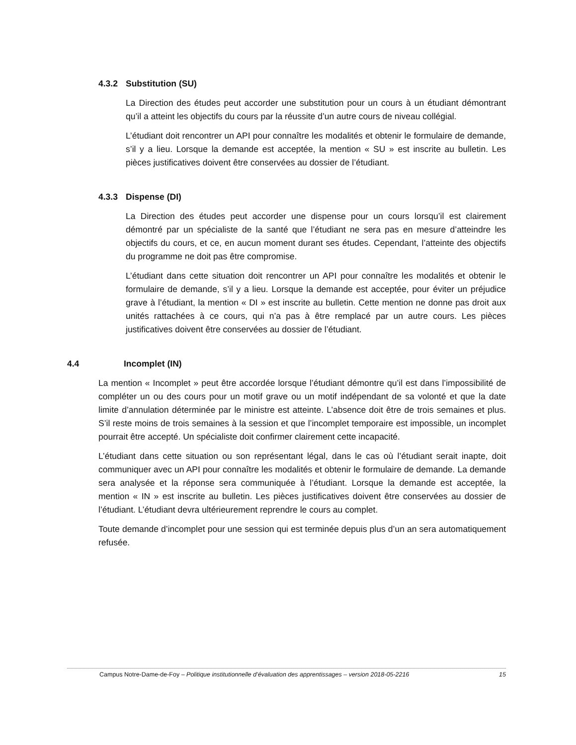4.3.2 Substitution (SU)
La Direction des études peut accorder une substitution pour un cours à un étudiant démontrant qu’il a atteint les objectifs du cours par la réussite d’un autre cours de niveau collégial.
L’étudiant doit rencontrer un API pour connaître les modalités et obtenir le formulaire de demande, s’il y a lieu. Lorsque la demande est acceptée, la mention « SU » est inscrite au bulletin. Les pièces justificatives doivent être conservées au dossier de l’étudiant.
4.3.3 Dispense (DI)
La Direction des études peut accorder une dispense pour un cours lorsqu’il est clairement démontré par un spécialiste de la santé que l’étudiant ne sera pas en mesure d’atteindre les objectifs du cours, et ce, en aucun moment durant ses études. Cependant, l’atteinte des objectifs du programme ne doit pas être compromise.
L’étudiant dans cette situation doit rencontrer un API pour connaître les modalités et obtenir le formulaire de demande, s’il y a lieu. Lorsque la demande est acceptée, pour éviter un préjudice grave à l’étudiant, la mention « DI » est inscrite au bulletin. Cette mention ne donne pas droit aux unités rattachées à ce cours, qui n’a pas à être remplacé par un autre cours. Les pièces justificatives doivent être conservées au dossier de l’étudiant.
4.4 Incomplet (IN)
La mention « Incomplet » peut être accordée lorsque l’étudiant démontre qu’il est dans l’impossibilité de compléter un ou des cours pour un motif grave ou un motif indépendant de sa volonté et que la date limite d’annulation déterminée par le ministre est atteinte. L’absence doit être de trois semaines et plus. S’il reste moins de trois semaines à la session et que l’incomplet temporaire est impossible, un incomplet pourrait être accepté. Un spécialiste doit confirmer clairement cette incapacité.
L’étudiant dans cette situation ou son représentant légal, dans le cas où l’étudiant serait inapte, doit communiquer avec un API pour connaître les modalités et obtenir le formulaire de demande. La demande sera analysée et la réponse sera communiquée à l’étudiant. Lorsque la demande est acceptée, la mention « IN » est inscrite au bulletin. Les pièces justificatives doivent être conservées au dossier de l’étudiant. L’étudiant devra ultérieurement reprendre le cours au complet.
Toute demande d’incomplet pour une session qui est terminée depuis plus d’un an sera automatiquement refusée.
Campus Notre-Dame-de-Foy – Politique institutionnelle d’évaluation des apprentissages – version 2018-05-2216 15